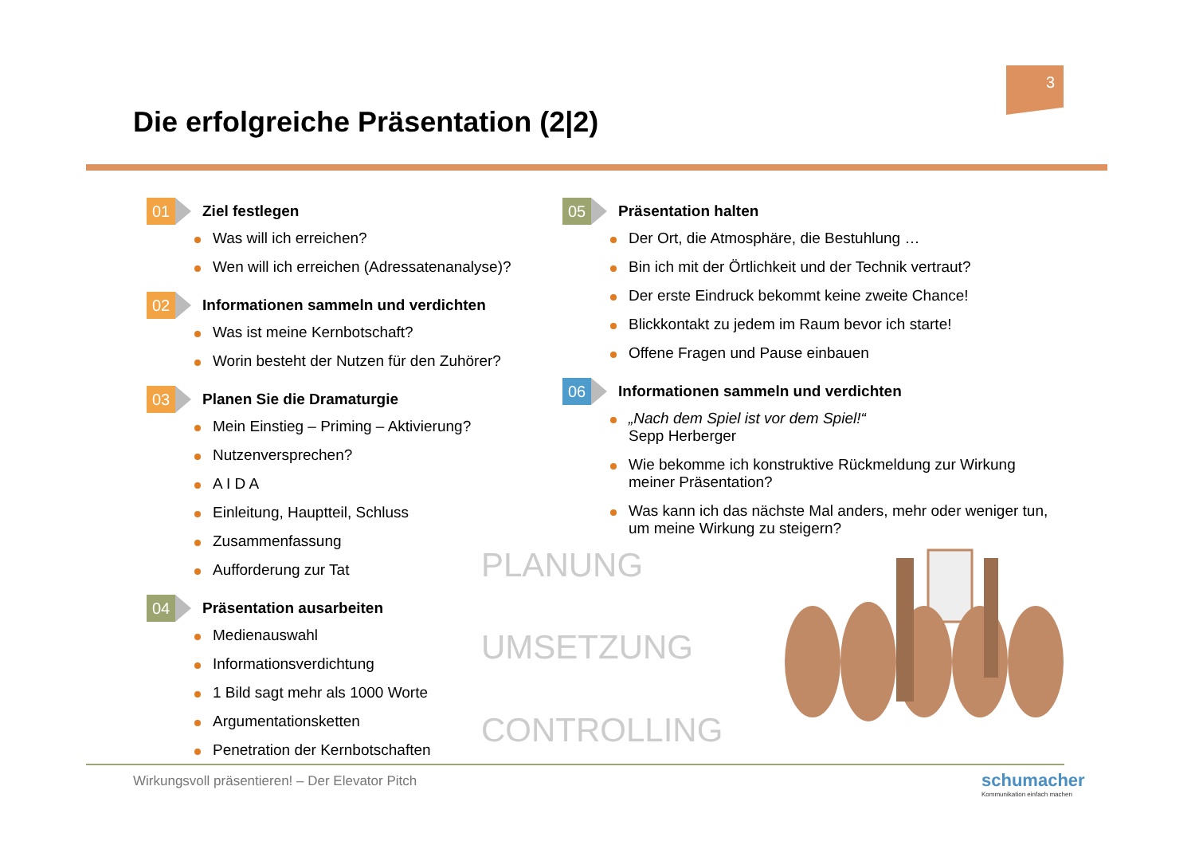3
Die erfolgreiche Präsentation (2|2)
01 Ziel festlegen
Was will ich erreichen?
Wen will ich erreichen (Adressatenanalyse)?
02 Informationen sammeln und verdichten
Was ist meine Kernbotschaft?
Worin besteht der Nutzen für den Zuhörer?
03 Planen Sie die Dramaturgie
Mein Einstieg – Priming – Aktivierung?
Nutzenversprechen?
A I D A
Einleitung, Hauptteil, Schluss
Zusammenfassung
Aufforderung zur Tat
04 Präsentation ausarbeiten
Medienauswahl
Informationsverdichtung
1 Bild sagt mehr als 1000 Worte
Argumentationsketten
Penetration der Kernbotschaften
05 Präsentation halten
Der Ort, die Atmosphäre, die Bestuhlung …
Bin ich mit der Örtlichkeit und der Technik vertraut?
Der erste Eindruck bekommt keine zweite Chance!
Blickkontakt zu jedem im Raum bevor ich starte!
Offene Fragen und Pause einbauen
06 Informationen sammeln und verdichten
„Nach dem Spiel ist vor dem Spiel!“
Sepp Herberger
Wie bekomme ich konstruktive Rückmeldung zur Wirkung meiner Präsentation?
Was kann ich das nächste Mal anders, mehr oder weniger tun, um meine Wirkung zu steigern?
PLANUNG
UMSETZUNG
CONTROLLING
Wirkungsvoll präsentieren! – Der Elevator Pitch
schumacher
Kommunikation einfach machen